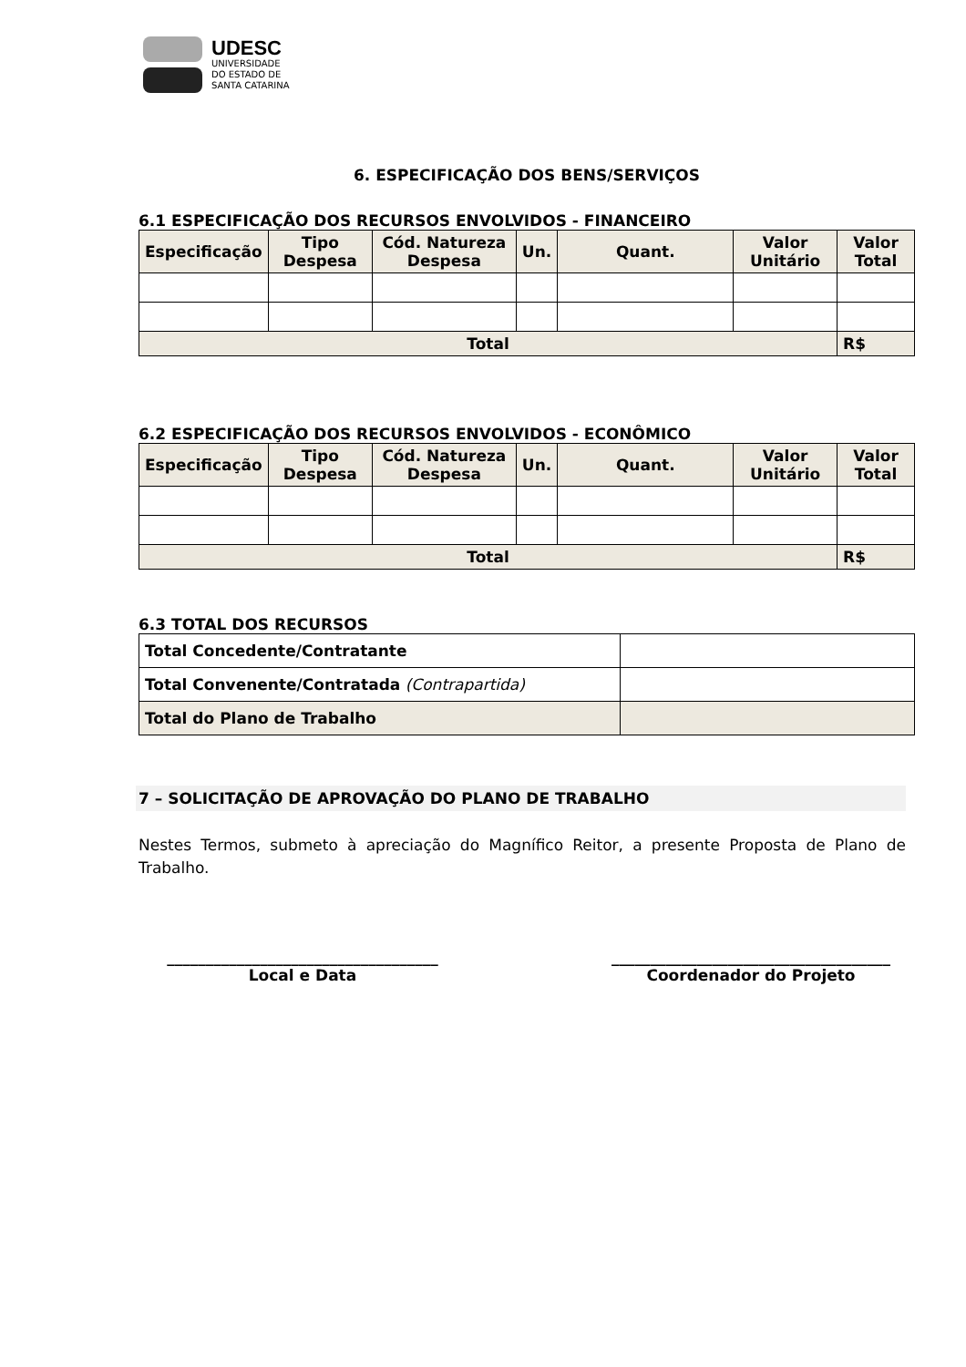UDESC
UNIVERSIDADE
DO ESTADO DE
SANTA CATARINA
6. ESPECIFICAÇÃO DOS BENS/SERVIÇOS
6.1 ESPECIFICAÇÃO DOS RECURSOS ENVOLVIDOS - FINANCEIRO
| Especificação | Tipo Despesa | Cód. Natureza Despesa | Un. | Quant. | Valor Unitário | Valor Total |
| --- | --- | --- | --- | --- | --- | --- |
| Total | | | | | | R$ |
6.2 ESPECIFICAÇÃO DOS RECURSOS ENVOLVIDOS - ECONÔMICO
| Especificação | Tipo Despesa | Cód. Natureza Despesa | Un. | Quant. | Valor Unitário | Valor Total |
| --- | --- | --- | --- | --- | --- | --- |
| Total | | | | | | R$ |
6.3 TOTAL DOS RECURSOS
| Total Concedente/Contratante | |
| Total Convenente/Contratada (Contrapartida) | |
| Total do Plano de Trabalho | |
7 – SOLICITAÇÃO DE APROVAÇÃO DO PLANO DE TRABALHO
Nestes Termos, submeto à apreciação do Magnífico Reitor, a presente Proposta de Plano de Trabalho.
___________________________________
Local e Data
____________________________________
Coordenador do Projeto